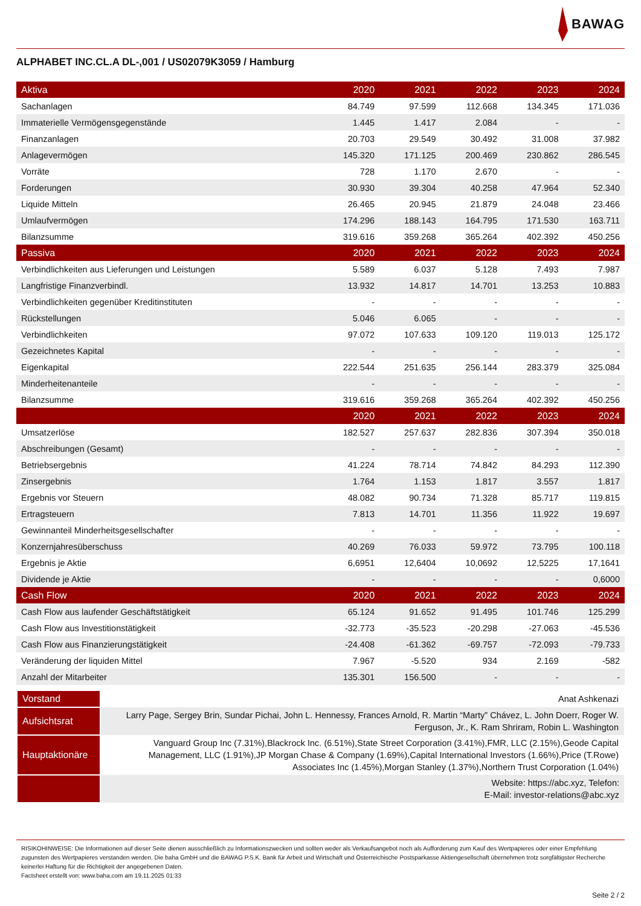BAWAG
ALPHABET INC.CL.A DL-,001 / US02079K3059 / Hamburg
| Aktiva | 2020 | 2021 | 2022 | 2023 | 2024 |
| --- | --- | --- | --- | --- | --- |
| Sachanlagen | 84.749 | 97.599 | 112.668 | 134.345 | 171.036 |
| Immaterielle Vermögensgegenstände | 1.445 | 1.417 | 2.084 | - | - |
| Finanzanlagen | 20.703 | 29.549 | 30.492 | 31.008 | 37.982 |
| Anlagevermögen | 145.320 | 171.125 | 200.469 | 230.862 | 286.545 |
| Vorräte | 728 | 1.170 | 2.670 | - | - |
| Forderungen | 30.930 | 39.304 | 40.258 | 47.964 | 52.340 |
| Liquide Mitteln | 26.465 | 20.945 | 21.879 | 24.048 | 23.466 |
| Umlaufvermögen | 174.296 | 188.143 | 164.795 | 171.530 | 163.711 |
| Bilanzsumme | 319.616 | 359.268 | 365.264 | 402.392 | 450.256 |
| Passiva | 2020 | 2021 | 2022 | 2023 | 2024 |
| Verbindlichkeiten aus Lieferungen und Leistungen | 5.589 | 6.037 | 5.128 | 7.493 | 7.987 |
| Langfristige Finanzverbindl. | 13.932 | 14.817 | 14.701 | 13.253 | 10.883 |
| Verbindlichkeiten gegenüber Kreditinstituten | - | - | - | - | - |
| Rückstellungen | 5.046 | 6.065 | - | - | - |
| Verbindlichkeiten | 97.072 | 107.633 | 109.120 | 119.013 | 125.172 |
| Gezeichnetes Kapital | - | - | - | - | - |
| Eigenkapital | 222.544 | 251.635 | 256.144 | 283.379 | 325.084 |
| Minderheitenanteile | - | - | - | - | - |
| Bilanzsumme | 319.616 | 359.268 | 365.264 | 402.392 | 450.256 |
| | 2020 | 2021 | 2022 | 2023 | 2024 |
| Umsatzerlöse | 182.527 | 257.637 | 282.836 | 307.394 | 350.018 |
| Abschreibungen (Gesamt) | - | - | - | - | - |
| Betriebsergebnis | 41.224 | 78.714 | 74.842 | 84.293 | 112.390 |
| Zinsergebnis | 1.764 | 1.153 | 1.817 | 3.557 | 1.817 |
| Ergebnis vor Steuern | 48.082 | 90.734 | 71.328 | 85.717 | 119.815 |
| Ertragsteuern | 7.813 | 14.701 | 11.356 | 11.922 | 19.697 |
| Gewinnanteil Minderheitsgesellschafter | - | - | - | - | - |
| Konzernjahresüberschuss | 40.269 | 76.033 | 59.972 | 73.795 | 100.118 |
| Ergebnis je Aktie | 6,6951 | 12,6404 | 10,0692 | 12,5225 | 17,1641 |
| Dividende je Aktie | - | - | - | - | 0,6000 |
| Cash Flow | 2020 | 2021 | 2022 | 2023 | 2024 |
| Cash Flow aus laufender Geschäftstätigkeit | 65.124 | 91.652 | 91.495 | 101.746 | 125.299 |
| Cash Flow aus Investitionstätigkeit | -32.773 | -35.523 | -20.298 | -27.063 | -45.536 |
| Cash Flow aus Finanzierungstätigkeit | -24.408 | -61.362 | -69.757 | -72.093 | -79.733 |
| Veränderung der liquiden Mittel | 7.967 | -5.520 | 934 | 2.169 | -582 |
| Anzahl der Mitarbeiter | 135.301 | 156.500 | - | - | - |
| Vorstand | Anat Ashkenazi |
| Aufsichtsrat | Larry Page, Sergey Brin, Sundar Pichai, John L. Hennessy, Frances Arnold, R. Martin “Marty” Chávez, L. John Doerr, Roger W. Ferguson, Jr., K. Ram Shriram, Robin L. Washington |
| Hauptaktionäre | Vanguard Group Inc (7.31%),Blackrock Inc. (6.51%),State Street Corporation (3.41%),FMR, LLC (2.15%),Geode Capital Management, LLC (1.91%),JP Morgan Chase & Company (1.69%),Capital International Investors (1.66%),Price (T.Rowe) Associates Inc (1.45%),Morgan Stanley (1.37%),Northern Trust Corporation (1.04%) |
| | Website: https://abc.xyz, Telefon: E-Mail: investor-relations@abc.xyz |
RISIKOHINWEISE: Die Informationen auf dieser Seite dienen ausschließlich zu Informationszwecken und sollten weder als Verkaufsangebot noch als Aufforderung zum Kauf des Wertpapieres oder einer Empfehlung zugunsten des Wertpapieres verstanden werden. Die baha GmbH und die BAWAG P.S.K. Bank für Arbeit und Wirtschaft und Österreichische Postsparkasse Aktiengesellschaft übernehmen trotz sorgfältigster Recherche keinerlei Haftung für die Richtigkeit der angegebenen Daten.
Factsheet erstellt von: www.baha.com am 19.11.2025 01:33
Seite 2 / 2